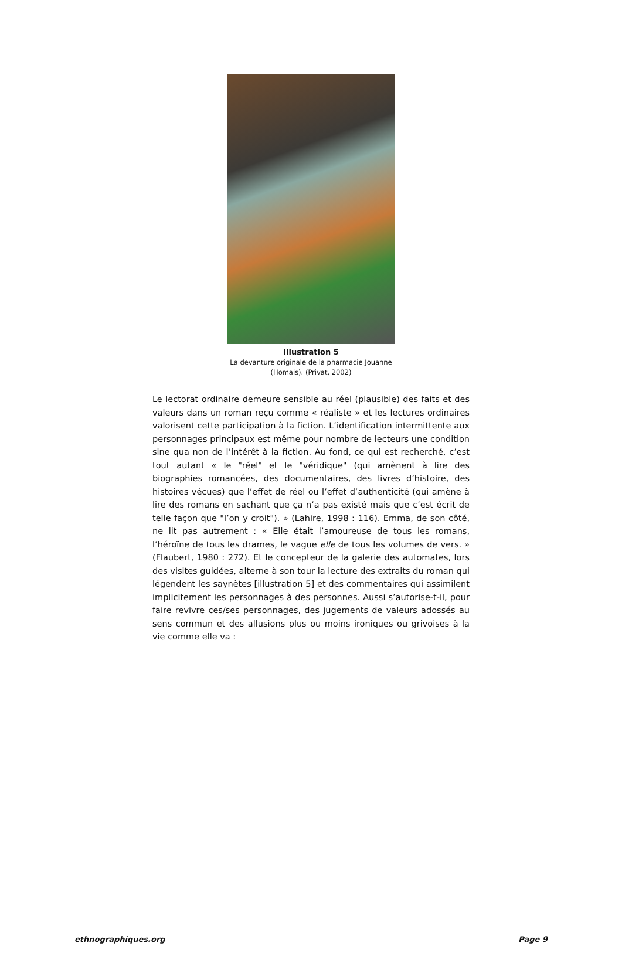Illustration 5
La devanture originale de la pharmacie Jouanne
(Homais). (Privat, 2002)
Le lectorat ordinaire demeure sensible au réel (plausible) des faits et des valeurs dans un roman reçu comme « réaliste » et les lectures ordinaires valorisent cette participation à la fiction. L’identification intermittente aux personnages principaux est même pour nombre de lecteurs une condition sine qua non de l’intérêt à la fiction. Au fond, ce qui est recherché, c’est tout autant « le "réel" et le "véridique" (qui amènent à lire des biographies romancées, des documentaires, des livres d’histoire, des histoires vécues) que l’effet de réel ou l’effet d’authenticité (qui amène à lire des romans en sachant que ça n’a pas existé mais que c’est écrit de telle façon que "l’on y croit"). » (Lahire, 1998 : 116). Emma, de son côté, ne lit pas autrement : « Elle était l’amoureuse de tous les romans, l’héroïne de tous les drames, le vague elle de tous les volumes de vers. » (Flaubert, 1980 : 272). Et le concepteur de la galerie des automates, lors des visites guidées, alterne à son tour la lecture des extraits du roman qui légendent les saynètes [illustration 5] et des commentaires qui assimilent implicitement les personnages à des personnes. Aussi s’autorise-t-il, pour faire revivre ces/ses personnages, des jugements de valeurs adossés au sens commun et des allusions plus ou moins ironiques ou grivoises à la vie comme elle va :
ethnographiques.org Page 9